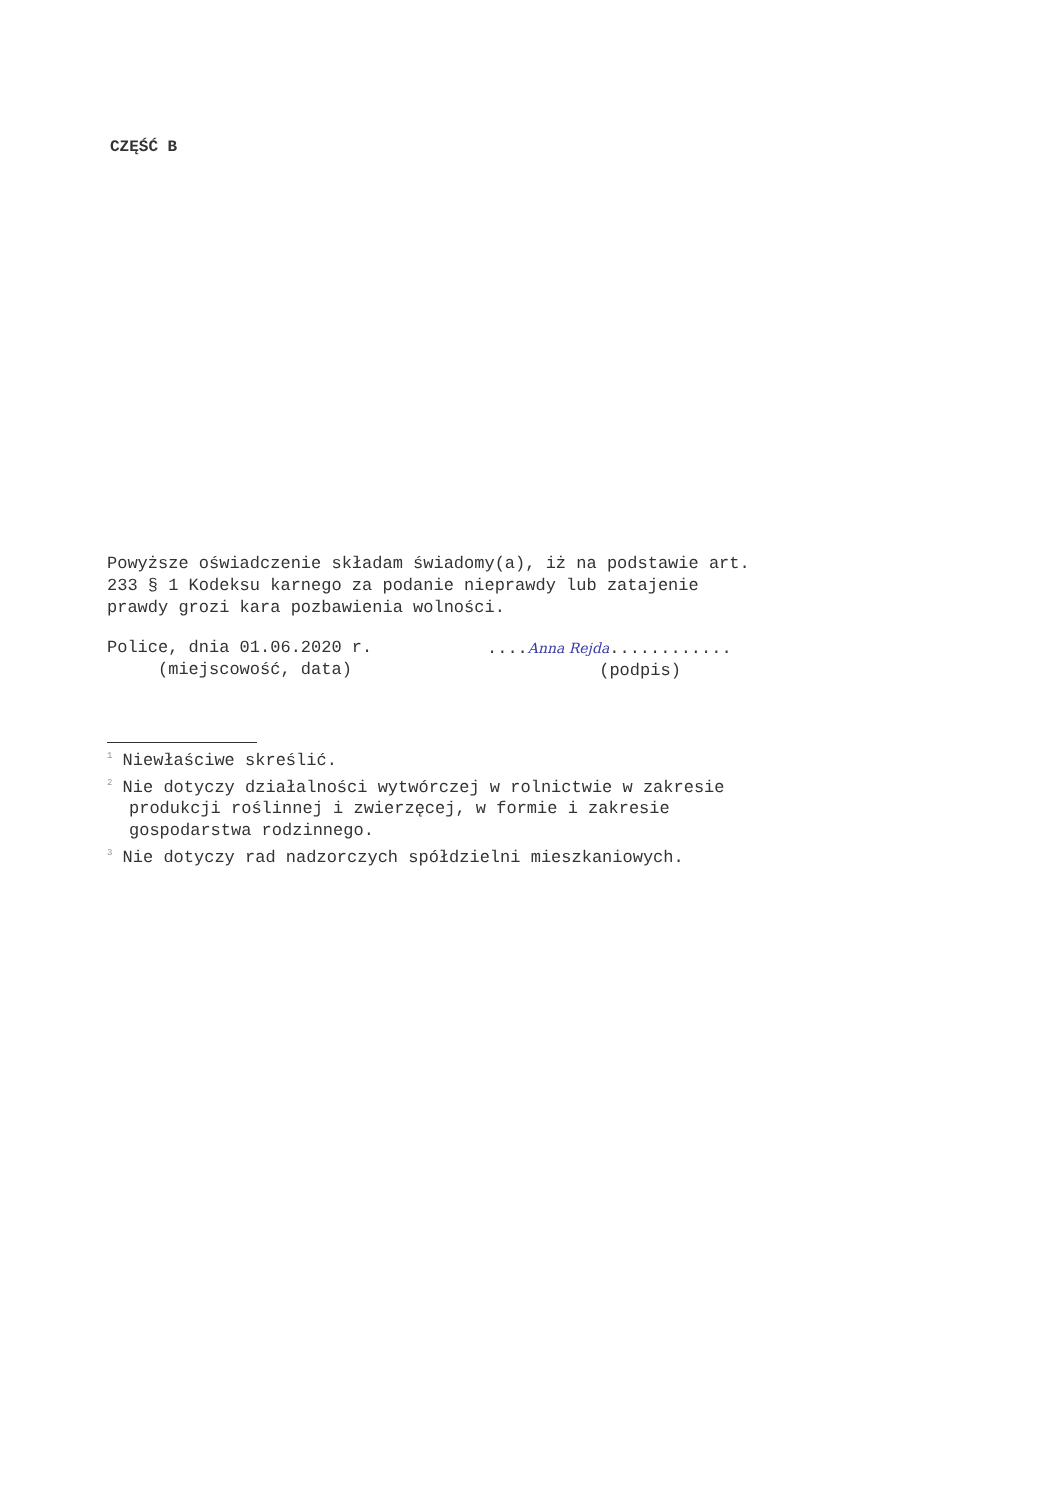CZĘŚĆ B
Powyższe oświadczenie składam świadomy(a), iż na podstawie art.
233 § 1 Kodeksu karnego za podanie nieprawdy lub zatajenie
prawdy grozi kara pozbawienia wolności.
Police, dnia 01.06.2020 r.
(miejscowość, data)
....Anna Rejda............
(podpis)
<sup>1</sup> Niewłaściwe skreślić.
<sup>2</sup> Nie dotyczy działalności wytwórczej w rolnictwie w zakresie
produkcji roślinnej i zwierzęcej, w formie i zakresie
gospodarstwa rodzinnego.
<sup>3</sup> Nie dotyczy rad nadzorczych spółdzielni mieszkaniowych.